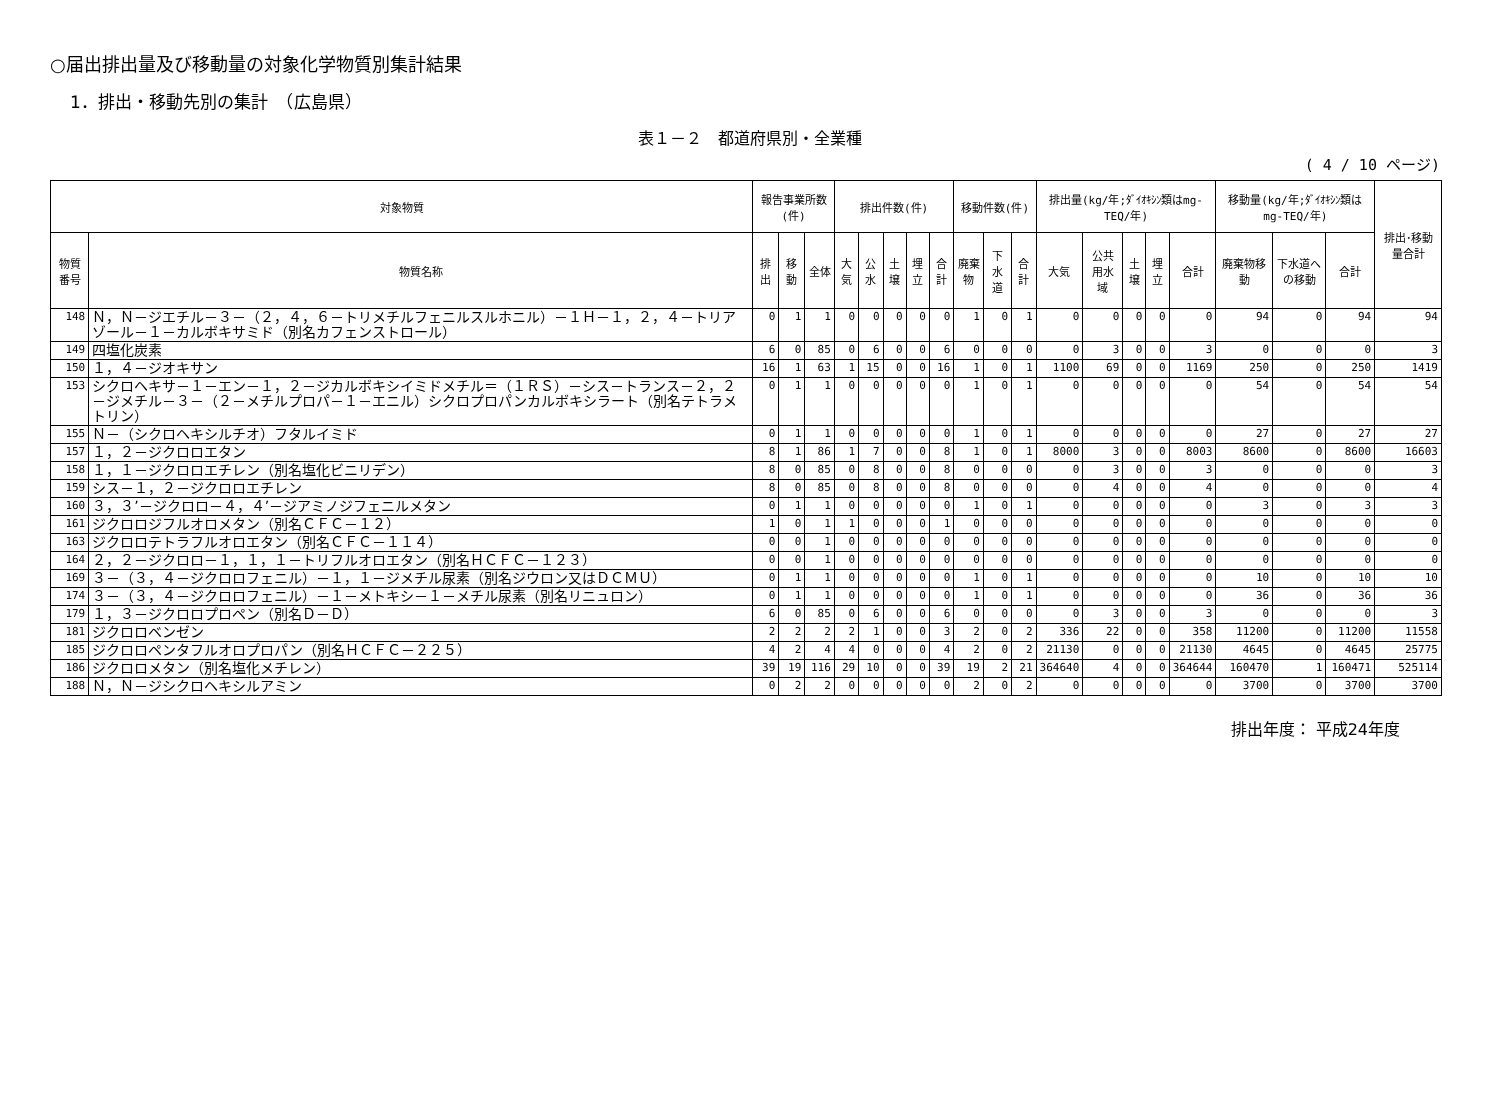○届出排出量及び移動量の対象化学物質別集計結果
1．排出・移動先別の集計　（広島県）
表１－２　都道府県別・全業種
( 4 / 10 ページ)
| 対象物質 | | 報告事業所数(件) | | | 排出件数(件) | | | | | 移動件数(件) | | | 排出量(kg/年;ﾀﾞｲｵｷｼﾝ類はmg-TEQ/年) | | | | | 移動量(kg/年;ﾀﾞｲｵｷｼﾝ類は mg-TEQ/年) | | | 排出･移動量合計 |
| --- | --- | --- | --- | --- | --- | --- | --- | --- | --- | --- | --- | --- | --- | --- | --- | --- | --- | --- | --- | --- | --- |
| 物質番号 | 物質名称 | 排出 | 移動 | 全体 | 大気 | 公水 | 土壌 | 埋立 | 合計 | 廃棄物 | 下水道 | 合計 | 大気 | 公共用水域 | 土壌 | 埋立 | 合計 | 廃棄物移動 | 下水道への移動 | 合計 | |
| 148 | Ｎ，Ｎ－ジエチル－３－（２，４，６－トリメチルフェニルスルホニル）－１Ｈ－１，２，４－トリアゾール－１－カルボキサミド（別名カフェンストロール） | 0 | 1 | 1 | 0 | 0 | 0 | 0 | 0 | 1 | 0 | 1 | 0 | 0 | 0 | 0 | 0 | 94 | 0 | 94 | 94 |
| 149 | 四塩化炭素 | 6 | 0 | 85 | 0 | 6 | 0 | 0 | 6 | 0 | 0 | 0 | 0 | 3 | 0 | 0 | 3 | 0 | 0 | 0 | 3 |
| 150 | １，４－ジオキサン | 16 | 1 | 63 | 1 | 15 | 0 | 0 | 16 | 1 | 0 | 1 | 1100 | 69 | 0 | 0 | 1169 | 250 | 0 | 250 | 1419 |
| 153 | シクロヘキサ－１－エン－１，２－ジカルボキシイミドメチル＝（１ＲＳ）－シス－トランス－２，２－ジメチル－３－（２－メチルプロパ－１－エニル）シクロプロパンカルボキシラート（別名テトラメトリン） | 0 | 1 | 1 | 0 | 0 | 0 | 0 | 0 | 1 | 0 | 1 | 0 | 0 | 0 | 0 | 0 | 54 | 0 | 54 | 54 |
| 155 | Ｎ－（シクロヘキシルチオ）フタルイミド | 0 | 1 | 1 | 0 | 0 | 0 | 0 | 0 | 1 | 0 | 1 | 0 | 0 | 0 | 0 | 0 | 27 | 0 | 27 | 27 |
| 157 | １，２－ジクロロエタン | 8 | 1 | 86 | 1 | 7 | 0 | 0 | 8 | 1 | 0 | 1 | 8000 | 3 | 0 | 0 | 8003 | 8600 | 0 | 8600 | 16603 |
| 158 | １，１－ジクロロエチレン（別名塩化ビニリデン） | 8 | 0 | 85 | 0 | 8 | 0 | 0 | 8 | 0 | 0 | 0 | 0 | 3 | 0 | 0 | 3 | 0 | 0 | 0 | 3 |
| 159 | シス－１，２－ジクロロエチレン | 8 | 0 | 85 | 0 | 8 | 0 | 0 | 8 | 0 | 0 | 0 | 0 | 4 | 0 | 0 | 4 | 0 | 0 | 0 | 4 |
| 160 | ３，３’－ジクロロ－４，４’－ジアミノジフェニルメタン | 0 | 1 | 1 | 0 | 0 | 0 | 0 | 0 | 1 | 0 | 1 | 0 | 0 | 0 | 0 | 0 | 3 | 0 | 3 | 3 |
| 161 | ジクロロジフルオロメタン（別名ＣＦＣ－１２） | 1 | 0 | 1 | 1 | 0 | 0 | 0 | 1 | 0 | 0 | 0 | 0 | 0 | 0 | 0 | 0 | 0 | 0 | 0 | 0 |
| 163 | ジクロロテトラフルオロエタン（別名ＣＦＣ－１１４） | 0 | 0 | 1 | 0 | 0 | 0 | 0 | 0 | 0 | 0 | 0 | 0 | 0 | 0 | 0 | 0 | 0 | 0 | 0 | 0 |
| 164 | ２，２－ジクロロ－１，１，１－トリフルオロエタン（別名ＨＣＦＣ－１２３） | 0 | 0 | 1 | 0 | 0 | 0 | 0 | 0 | 0 | 0 | 0 | 0 | 0 | 0 | 0 | 0 | 0 | 0 | 0 | 0 |
| 169 | ３－（３，４－ジクロロフェニル）－１，１－ジメチル尿素（別名ジウロン又はＤＣＭＵ） | 0 | 1 | 1 | 0 | 0 | 0 | 0 | 0 | 1 | 0 | 1 | 0 | 0 | 0 | 0 | 0 | 10 | 0 | 10 | 10 |
| 174 | ３－（３，４－ジクロロフェニル）－１－メトキシ－１－メチル尿素（別名リニュロン） | 0 | 1 | 1 | 0 | 0 | 0 | 0 | 0 | 1 | 0 | 1 | 0 | 0 | 0 | 0 | 0 | 36 | 0 | 36 | 36 |
| 179 | １，３－ジクロロプロペン（別名Ｄ－Ｄ） | 6 | 0 | 85 | 0 | 6 | 0 | 0 | 6 | 0 | 0 | 0 | 0 | 3 | 0 | 0 | 3 | 0 | 0 | 0 | 3 |
| 181 | ジクロロベンゼン | 2 | 2 | 2 | 2 | 1 | 0 | 0 | 3 | 2 | 0 | 2 | 336 | 22 | 0 | 0 | 358 | 11200 | 0 | 11200 | 11558 |
| 185 | ジクロロペンタフルオロプロパン（別名ＨＣＦＣ－２２５） | 4 | 2 | 4 | 4 | 0 | 0 | 0 | 4 | 2 | 0 | 2 | 21130 | 0 | 0 | 0 | 21130 | 4645 | 0 | 4645 | 25775 |
| 186 | ジクロロメタン（別名塩化メチレン） | 39 | 19 | 116 | 29 | 10 | 0 | 0 | 39 | 19 | 2 | 21 | 364640 | 4 | 0 | 0 | 364644 | 160470 | 1 | 160471 | 525114 |
| 188 | Ｎ，Ｎ－ジシクロヘキシルアミン | 0 | 2 | 2 | 0 | 0 | 0 | 0 | 0 | 2 | 0 | 2 | 0 | 0 | 0 | 0 | 0 | 3700 | 0 | 3700 | 3700 |
排出年度： 平成24年度